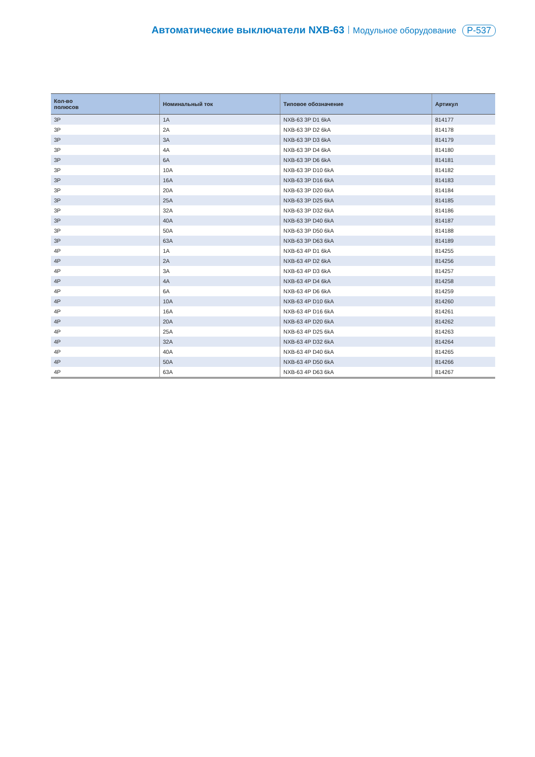Автоматические выключатели NXB-63 Модульное оборудование P-537
| Кол-во полюсов | Номинальный ток | Типовое обозначение | Артикул |
| --- | --- | --- | --- |
| 3P | 1A | NXB-63 3P D1 6kA | 814177 |
| 3P | 2A | NXB-63 3P D2 6kA | 814178 |
| 3P | 3A | NXB-63 3P D3 6kA | 814179 |
| 3P | 4A | NXB-63 3P D4 6kA | 814180 |
| 3P | 6A | NXB-63 3P D6 6kA | 814181 |
| 3P | 10A | NXB-63 3P D10 6kA | 814182 |
| 3P | 16A | NXB-63 3P D16 6kA | 814183 |
| 3P | 20A | NXB-63 3P D20 6kA | 814184 |
| 3P | 25A | NXB-63 3P D25 6kA | 814185 |
| 3P | 32A | NXB-63 3P D32 6kA | 814186 |
| 3P | 40A | NXB-63 3P D40 6kA | 814187 |
| 3P | 50A | NXB-63 3P D50 6kA | 814188 |
| 3P | 63A | NXB-63 3P D63 6kA | 814189 |
| 4P | 1A | NXB-63 4P D1 6kA | 814255 |
| 4P | 2A | NXB-63 4P D2 6kA | 814256 |
| 4P | 3A | NXB-63 4P D3 6kA | 814257 |
| 4P | 4A | NXB-63 4P D4 6kA | 814258 |
| 4P | 6A | NXB-63 4P D6 6kA | 814259 |
| 4P | 10A | NXB-63 4P D10 6kA | 814260 |
| 4P | 16A | NXB-63 4P D16 6kA | 814261 |
| 4P | 20A | NXB-63 4P D20 6kA | 814262 |
| 4P | 25A | NXB-63 4P D25 6kA | 814263 |
| 4P | 32A | NXB-63 4P D32 6kA | 814264 |
| 4P | 40A | NXB-63 4P D40 6kA | 814265 |
| 4P | 50A | NXB-63 4P D50 6kA | 814266 |
| 4P | 63A | NXB-63 4P D63 6kA | 814267 |